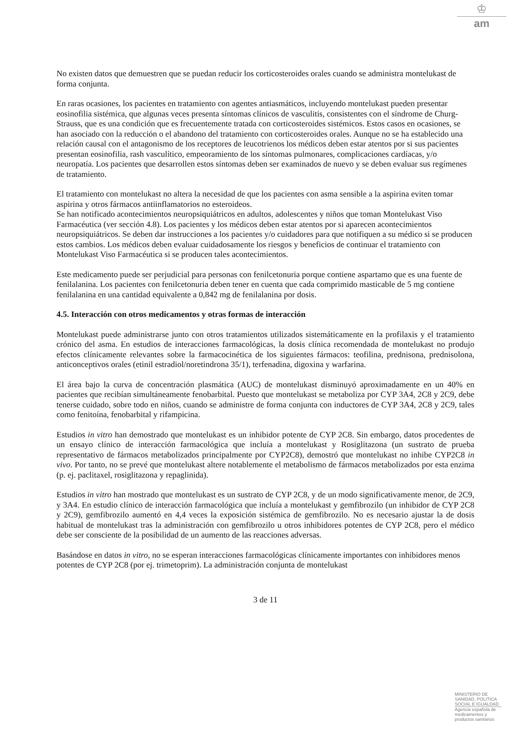♔
am
No existen datos que demuestren que se puedan reducir los corticosteroides orales cuando se administra montelukast de forma conjunta.
En raras ocasiones, los pacientes en tratamiento con agentes antiasmáticos, incluyendo montelukast pueden presentar eosinofilia sistémica, que algunas veces presenta síntomas clínicos de vasculitis, consistentes con el síndrome de Churg-Strauss, que es una condición que es frecuentemente tratada con corticosteroides sistémicos. Estos casos en ocasiones, se han asociado con la reducción o el abandono del tratamiento con corticosteroides orales. Aunque no se ha establecido una relación causal con el antagonismo de los receptores de leucotrienos los médicos deben estar atentos por si sus pacientes presentan eosinofilia, rash vasculítico, empeoramiento de los síntomas pulmonares, complicaciones cardíacas, y/o neuropatía. Los pacientes que desarrollen estos síntomas deben ser examinados de nuevo y se deben evaluar sus regímenes de tratamiento.
El tratamiento con montelukast no altera la necesidad de que los pacientes con asma sensible a la aspirina eviten tomar aspirina y otros fármacos antiinflamatorios no esteroideos.
Se han notificado acontecimientos neuropsiquiátricos en adultos, adolescentes y niños que toman Montelukast Viso Farmacéutica (ver sección 4.8). Los pacientes y los médicos deben estar atentos por si aparecen acontecimientos neuropsiquiátricos. Se deben dar instrucciones a los pacientes y/o cuidadores para que notifiquen a su médico si se producen estos cambios. Los médicos deben evaluar cuidadosamente los riesgos y beneficios de continuar el tratamiento con Montelukast Viso Farmacéutica si se producen tales acontecimientos.
Este medicamento puede ser perjudicial para personas con fenilcetonuria porque contiene aspartamo que es una fuente de fenilalanina. Los pacientes con fenilcetonuria deben tener en cuenta que cada comprimido masticable de 5 mg contiene fenilalanina en una cantidad equivalente a 0,842 mg de fenilalanina por dosis.
4.5. Interacción con otros medicamentos y otras formas de interacción
Montelukast puede administrarse junto con otros tratamientos utilizados sistemáticamente en la profilaxis y el tratamiento crónico del asma. En estudios de interacciones farmacológicas, la dosis clínica recomendada de montelukast no produjo efectos clínicamente relevantes sobre la farmacocinética de los siguientes fármacos: teofilina, prednisona, prednisolona, anticonceptivos orales (etinil estradiol/noretindrona 35/1), terfenadina, digoxina y warfarina.
El área bajo la curva de concentración plasmática (AUC) de montelukast disminuyó aproximadamente en un 40% en pacientes que recibían simultáneamente fenobarbital. Puesto que montelukast se metaboliza por CYP 3A4, 2C8 y 2C9, debe tenerse cuidado, sobre todo en niños, cuando se administre de forma conjunta con inductores de CYP 3A4, 2C8 y 2C9, tales como fenitoína, fenobarbital y rifampicina.
Estudios in vitro han demostrado que montelukast es un inhibidor potente de CYP 2C8. Sin embargo, datos procedentes de un ensayo clínico de interacción farmacológica que incluía a montelukast y Rosiglitazona (un sustrato de prueba representativo de fármacos metabolizados principalmente por CYP2C8), demostró que montelukast no inhibe CYP2C8 in vivo. Por tanto, no se prevé que montelukast altere notablemente el metabolismo de fármacos metabolizados por esta enzima (p. ej. paclitaxel, rosiglitazona y repaglinida).
Estudios in vitro han mostrado que montelukast es un sustrato de CYP 2C8, y de un modo significativamente menor, de 2C9, y 3A4. En estudio clínico de interacción farmacológica que incluía a montelukast y gemfibrozilo (un inhibidor de CYP 2C8 y 2C9), gemfibrozilo aumentó en 4,4 veces la exposición sistémica de gemfibrozilo. No es necesario ajustar la de dosis habitual de montelukast tras la administración con gemfibrozilo u otros inhibidores potentes de CYP 2C8, pero el médico debe ser consciente de la posibilidad de un aumento de las reacciones adversas.
Basándose en datos in vitro, no se esperan interacciones farmacológicas clínicamente importantes con inhibidores menos potentes de CYP 2C8 (por ej. trimetoprim). La administración conjunta de montelukast
3 de 11
MINISTERIO DE
SANIDAD, POLITICA
SOCIAL E IGUALDAD
Agencia española de
medicamentos y
productos sanitarios